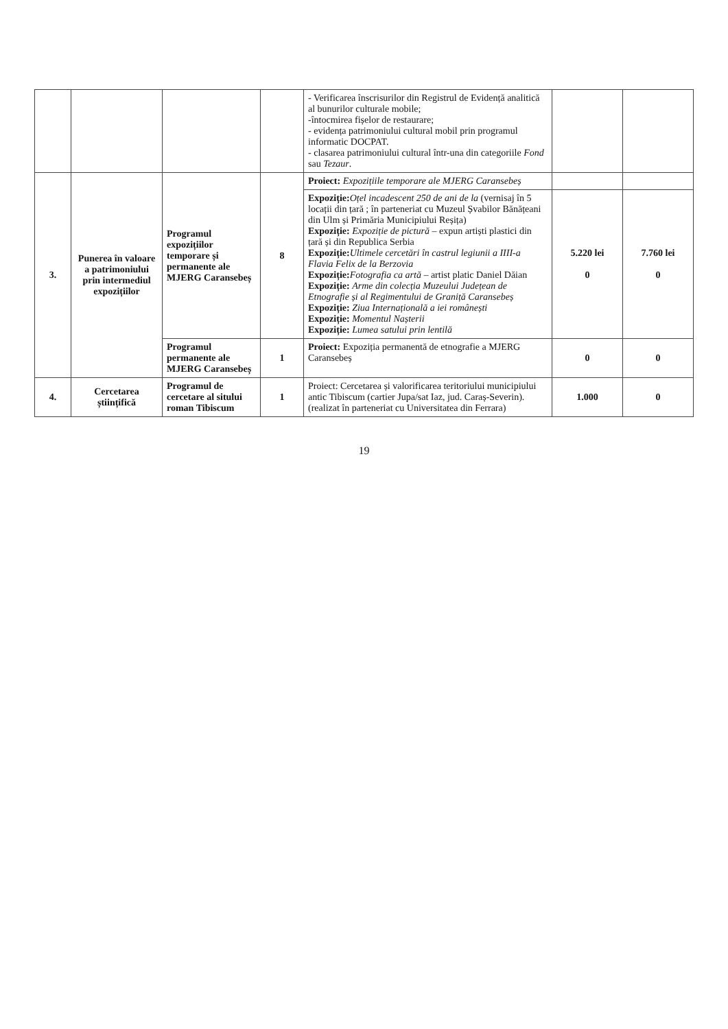| | | | | - Verificarea înscrisurilor din Registrul de Evidență analitică al bunurilor culturale mobile; -întocmirea fișelor de restaurare; - evidența patrimoniului cultural mobil prin programul informatic DOCPAT. - clasarea patrimoniului cultural într-una din categoriile Fond sau Tezaur . | | |
| 3. | Punerea în valoare a patrimoniului prin intermediul expozițiilor | Programul expozițiilor temporare și permanente ale MJERG Caransebeș | 8 | Proiect: Expozițiile temporare ale MJERG Caransebeș | | |
| | | | | Expoziție: Oțel incadescent 250 de ani de la (vernisaj în 5 locații din țară ; în parteneriat cu Muzeul Șvabilor Bănățeani din Ulm și Primăria Municipiului Reșița) Expoziție: Expoziție de pictură – expun artiști plastici din țară și din Republica Serbia Expoziție: Ultimele cercetări în castrul legiunii a IIII-a Flavia Felix de la Berzovia Expoziție: Fotografia ca artă – artist platic Daniel Dăian Expoziție: Arme din colecția Muzeului Județean de Etnografie și al Regimentului de Graniță Caransebeș Expoziție: Ziua Internațională a iei românești Expoziție: Momentul Nașterii Expoziție: Lumea satului prin lentilă | 5.220 lei 0 | 7.760 lei 0 |
| | | Programul permanente ale MJERG Caransebeș | 1 | Proiect: Expoziția permanentă de etnografie a MJERG Caransebeș | 0 | 0 |
| 4. | Cercetarea științifică | Programul de cercetare al sitului roman Tibiscum | 1 | Proiect: Cercetarea și valorificarea teritoriului municipiului antic Tibiscum (cartier Jupa/sat Iaz, jud. Caraș-Severin). (realizat în parteneriat cu Universitatea din Ferrara) | 1.000 | 0 |
19